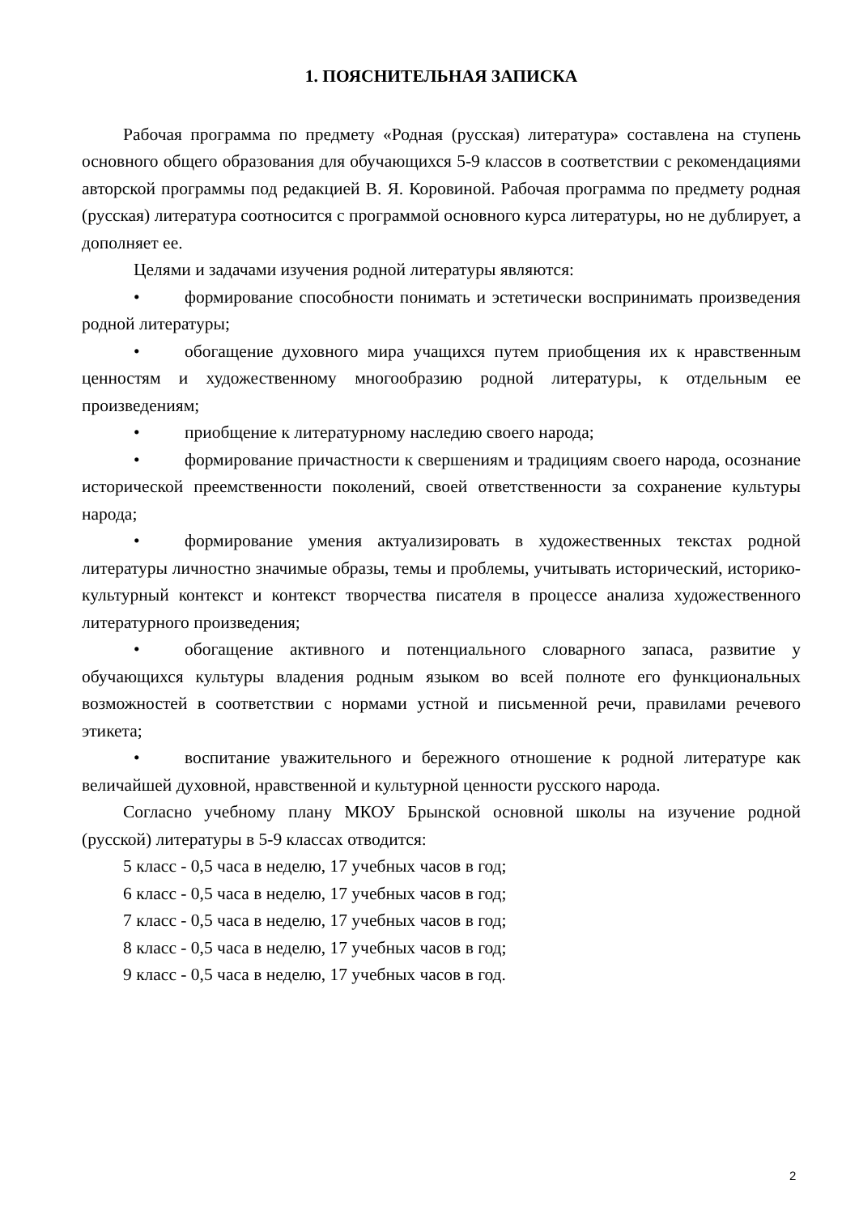1. ПОЯСНИТЕЛЬНАЯ ЗАПИСКА
Рабочая программа по предмету «Родная (русская) литература» составлена на ступень основного общего образования для обучающихся 5-9 классов в соответствии с рекомендациями авторской программы под редакцией В. Я. Коровиной. Рабочая программа по предмету родная (русская) литература соотносится с программой основного курса литературы, но не дублирует, а дополняет ее.
Целями и задачами изучения родной литературы являются:
• формирование способности понимать и эстетически воспринимать произведения родной литературы;
• обогащение духовного мира учащихся путем приобщения их к нравственным ценностям и художественному многообразию родной литературы, к отдельным ее произведениям;
• приобщение к литературному наследию своего народа;
• формирование причастности к свершениям и традициям своего народа, осознание исторической преемственности поколений, своей ответственности за сохранение культуры народа;
• формирование умения актуализировать в художественных текстах родной литературы личностно значимые образы, темы и проблемы, учитывать исторический, историко-культурный контекст и контекст творчества писателя в процессе анализа художественного литературного произведения;
• обогащение активного и потенциального словарного запаса, развитие у обучающихся культуры владения родным языком во всей полноте его функциональных возможностей в соответствии с нормами устной и письменной речи, правилами речевого этикета;
• воспитание уважительного и бережного отношение к родной литературе как величайшей духовной, нравственной и культурной ценности русского народа.
Согласно учебному плану МКОУ Брынской основной школы на изучение родной (русской) литературы в 5-9 классах отводится:
5 класс - 0,5 часа в неделю, 17 учебных часов в год;
6 класс - 0,5 часа в неделю, 17 учебных часов в год;
7 класс - 0,5 часа в неделю, 17 учебных часов в год;
8 класс - 0,5 часа в неделю, 17 учебных часов в год;
9 класс - 0,5 часа в неделю, 17 учебных часов в год.
2